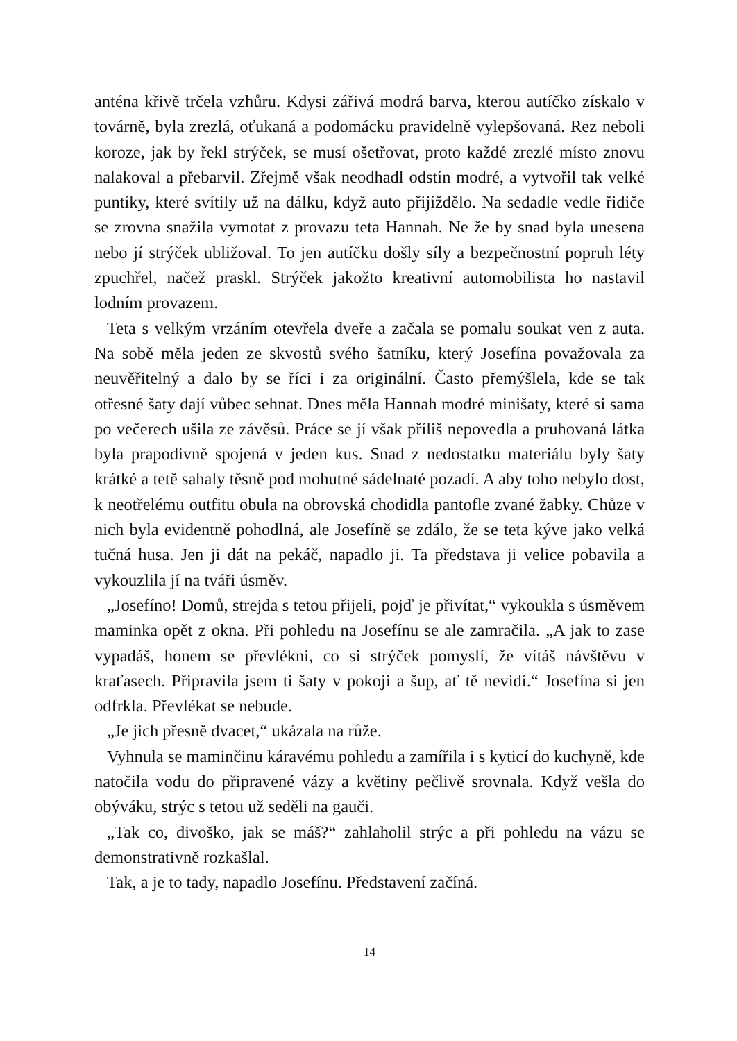anténa křivě trčela vzhůru. Kdysi zářivá modrá barva, kterou autíčko získalo v továrně, byla zrezlá, oťukaná a podomácku pravidelně vylepšovaná. Rez neboli koroze, jak by řekl strýček, se musí ošetřovat, proto každé zrezlé místo znovu nalakoval a přebarvil. Zřejmě však neodhadl odstín modré, a vytvořil tak velké puntíky, které svítily už na dálku, když auto přijíždělo. Na sedadle vedle řidiče se zrovna snažila vymotat z provazu teta Hannah. Ne že by snad byla unesena nebo jí strýček ubližoval. To jen autíčku došly síly a bezpečnostní popruh léty zpuchřel, načež praskl. Strýček jakožto kreativní automobilista ho nastavil lodním provazem.
Teta s velkým vrzáním otevřela dveře a začala se pomalu soukat ven z auta. Na sobě měla jeden ze skvostů svého šatníku, který Josefína považovala za neuvěřitelný a dalo by se říci i za originální. Často přemýšlela, kde se tak otřesné šaty dají vůbec sehnat. Dnes měla Hannah modré minišaty, které si sama po večerech ušila ze závěsů. Práce se jí však příliš nepovedla a pruhovaná látka byla prapodivně spojená v jeden kus. Snad z nedostatku materiálu byly šaty krátké a tetě sahaly těsně pod mohutné sádelnaté pozadí. A aby toho nebylo dost, k neotřelému outfitu obula na obrovská chodidla pantofle zvané žabky. Chůze v nich byla evidentně pohodlná, ale Josefíně se zdálo, že se teta kýve jako velká tučná husa. Jen ji dát na pekáč, napadlo ji. Ta představa ji velice pobavila a vykouzlila jí na tváři úsměv.
„Josefíno! Domů, strejda s tetou přijeli, pojď je přivítat,“ vykoukla s úsměvem maminka opět z okna. Při pohledu na Josefínu se ale zamračila. „A jak to zase vypadáš, honem se převlékni, co si strýček pomyslí, že vítáš návštěvu v kraťasech. Připravila jsem ti šaty v pokoji a šup, ať tě nevidí.“ Josefína si jen odfrkla. Převlékat se nebude.
„Je jich přesně dvacet,“ ukázala na růže.
Vyhnula se maminčinu káravému pohledu a zamířila i s kyticí do kuchyně, kde natočila vodu do připravené vázy a květiny pečlivě srovnala. Když vešla do obýváku, strýc s tetou už seděli na gauči.
„Tak co, divoško, jak se máš?“ zahlaholil strýc a při pohledu na vázu se demonstrativně rozkašlal.
Tak, a je to tady, napadlo Josefínu. Představení začíná.
14